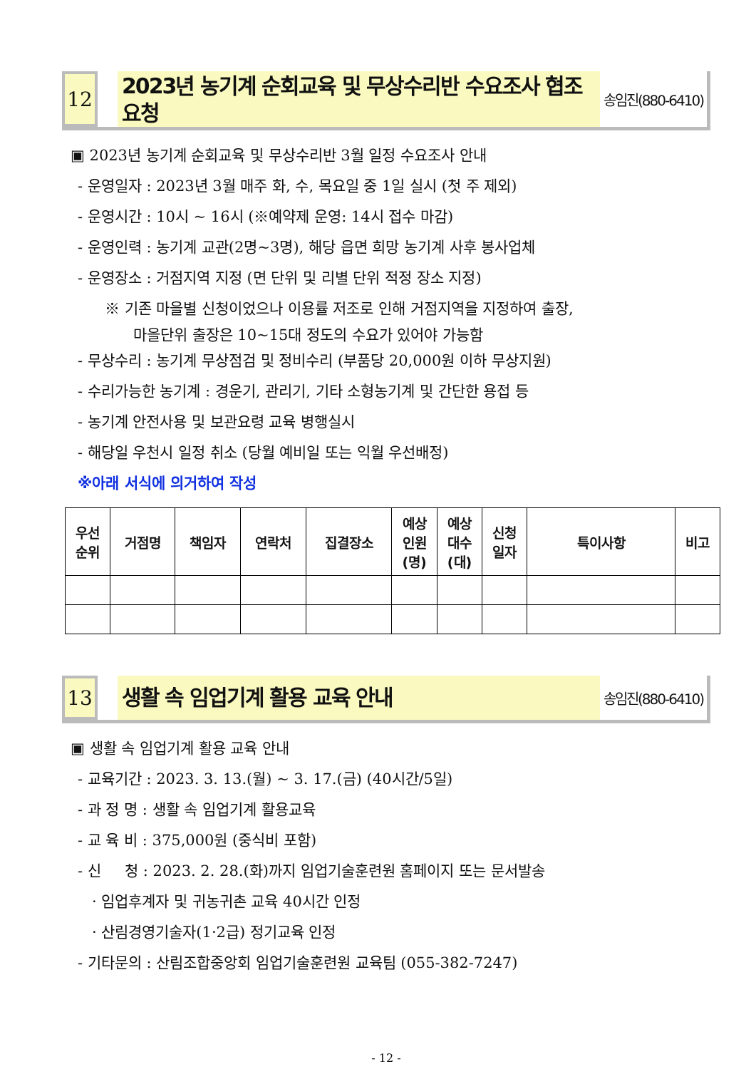12
2023년 농기계 순회교육 및 무상수리반 수요조사 협조요청
송임진(880-6410)
▣ 2023년 농기계 순회교육 및 무상수리반 3월 일정 수요조사 안내
- 운영일자 : 2023년 3월 매주 화, 수, 목요일 중 1일 실시 (첫 주 제외)
- 운영시간 : 10시 ~ 16시 (※예약제 운영: 14시 접수 마감)
- 운영인력 : 농기계 교관(2명~3명), 해당 읍면 희망 농기계 사후 봉사업체
- 운영장소 : 거점지역 지정 (면 단위 및 리별 단위 적정 장소 지정)
※ 기존 마을별 신청이었으나 이용률 저조로 인해 거점지역을 지정하여 출장,
마을단위 출장은 10~15대 정도의 수요가 있어야 가능함
- 무상수리 : 농기계 무상점검 및 정비수리 (부품당 20,000원 이하 무상지원)
- 수리가능한 농기계 : 경운기, 관리기, 기타 소형농기계 및 간단한 용접 등
- 농기계 안전사용 및 보관요령 교육 병행실시
- 해당일 우천시 일정 취소 (당월 예비일 또는 익월 우선배정)
※아래 서식에 의거하여 작성
| 우선 순위 | 거점명 | 책임자 | 연락처 | 집결장소 | 예상 인원 (명) | 예상 대수 (대) | 신청 일자 | 특이사항 | 비고 |
| --- | --- | --- | --- | --- | --- | --- | --- | --- | --- |
13
생활 속 임업기계 활용 교육 안내
송임진(880-6410)
▣ 생활 속 임업기계 활용 교육 안내
- 교육기간 : 2023. 3. 13.(월) ~ 3. 17.(금) (40시간/5일)
- 과 정 명 : 생활 속 임업기계 활용교육
- 교 육 비 : 375,000원 (중식비 포함)
- 신 청 : 2023. 2. 28.(화)까지 임업기술훈련원 홈페이지 또는 문서발송
· 임업후계자 및 귀농귀촌 교육 40시간 인정
· 산림경영기술자(1·2급) 정기교육 인정
- 기타문의 : 산림조합중앙회 임업기술훈련원 교육팀 (055-382-7247)
- 12 -